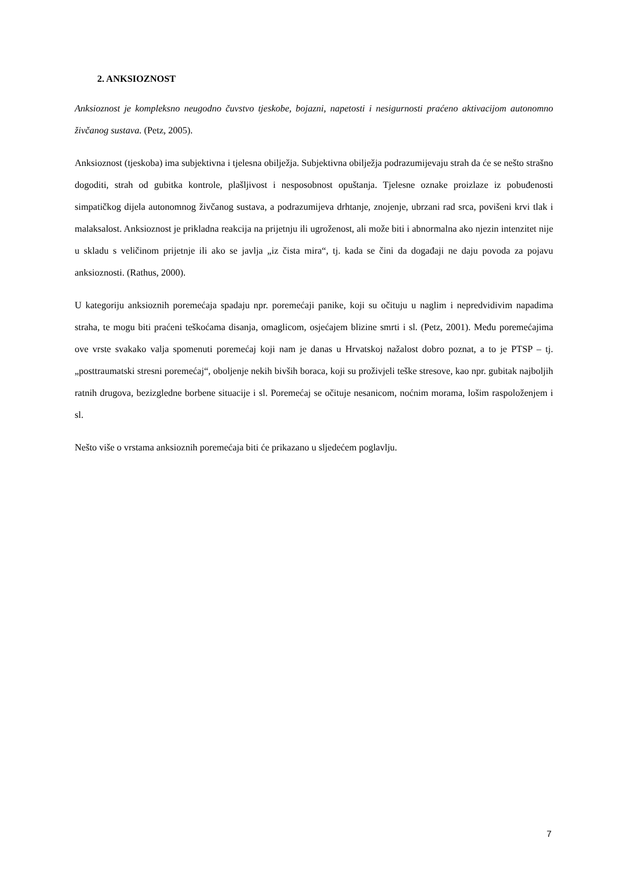2. ANKSIOZNOST
Anksioznost je kompleksno neugodno čuvstvo tjeskobe, bojazni, napetosti i nesigurnosti praćeno aktivacijom autonomno živčanog sustava. (Petz, 2005).
Anksioznost (tjeskoba) ima subjektivna i tjelesna obilježja. Subjektivna obilježja podrazumijevaju strah da će se nešto strašno dogoditi, strah od gubitka kontrole, plašljivost i nesposobnost opuštanja. Tjelesne oznake proizlaze iz pobuđenosti simpatičkog dijela autonomnog živčanog sustava, a podrazumijeva drhtanje, znojenje, ubrzani rad srca, povišeni krvi tlak i malaksalost. Anksioznost je prikladna reakcija na prijetnju ili ugroženost, ali može biti i abnormalna ako njezin intenzitet nije u skladu s veličinom prijetnje ili ako se javlja „iz čista mira“, tj. kada se čini da događaji ne daju povoda za pojavu anksioznosti. (Rathus, 2000).
U kategoriju anksioznih poremećaja spadaju npr. poremećaji panike, koji su očituju u naglim i nepredvidivim napadima straha, te mogu biti praćeni teškoćama disanja, omaglicom, osjećajem blizine smrti i sl. (Petz, 2001). Među poremećajima ove vrste svakako valja spomenuti poremećaj koji nam je danas u Hrvatskoj nažalost dobro poznat, a to je PTSP – tj. „posttraumatski stresni poremećaj“, oboljenje nekih bivših boraca, koji su proživjeli teške stresove, kao npr. gubitak najboljih ratnih drugova, bezizgledne borbene situacije i sl. Poremećaj se očituje nesanicom, noćnim morama, lošim raspoloženjem i sl.
Nešto više o vrstama anksioznih poremećaja biti će prikazano u sljedećem poglavlju.
7